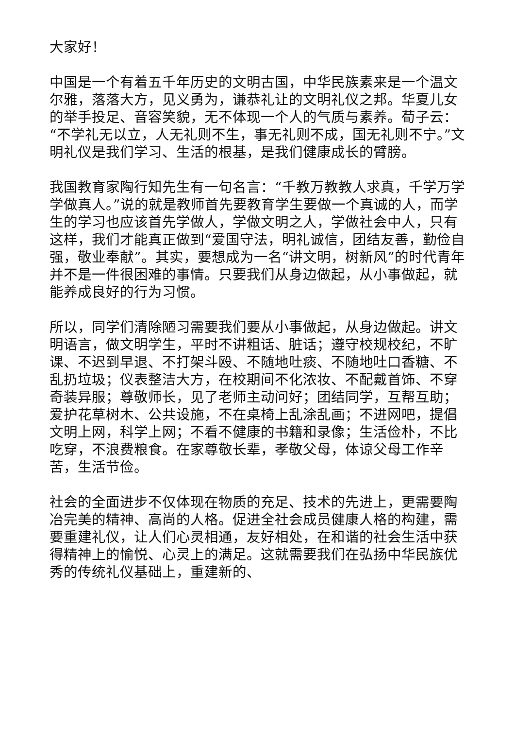大家好！
中国是一个有着五千年历史的文明古国，中华民族素来是一个温文尔雅，落落大方，见义勇为，谦恭礼让的文明礼仪之邦。华夏儿女的举手投足、音容笑貌，无不体现一个人的气质与素养。荀子云：“不学礼无以立，人无礼则不生，事无礼则不成，国无礼则不宁。”文明礼仪是我们学习、生活的根基，是我们健康成长的臂膀。
我国教育家陶行知先生有一句名言：“千教万教教人求真，千学万学学做真人。”说的就是教师首先要教育学生要做一个真诚的人，而学生的学习也应该首先学做人，学做文明之人，学做社会中人，只有这样，我们才能真正做到“爱国守法，明礼诚信，团结友善，勤俭自强，敬业奉献”。其实，要想成为一名“讲文明，树新风”的时代青年并不是一件很困难的事情。只要我们从身边做起，从小事做起，就能养成良好的行为习惯。
所以，同学们清除陋习需要我们要从小事做起，从身边做起。讲文明语言，做文明学生，平时不讲粗话、脏话；遵守校规校纪，不旷课、不迟到早退、不打架斗殴、不随地吐痰、不随地吐口香糖、不乱扔垃圾；仪表整洁大方，在校期间不化浓妆、不配戴首饰、不穿奇装异服；尊敬师长，见了老师主动问好；团结同学，互帮互助；爱护花草树木、公共设施，不在桌椅上乱涂乱画；不进网吧，提倡文明上网，科学上网；不看不健康的书籍和录像；生活俭朴，不比吃穿，不浪费粮食。在家尊敬长辈，孝敬父母，体谅父母工作辛苦，生活节俭。
社会的全面进步不仅体现在物质的充足、技术的先进上，更需要陶冶完美的精神、高尚的人格。促进全社会成员健康人格的构建，需要重建礼仪，让人们心灵相通，友好相处，在和谐的社会生活中获得精神上的愉悦、心灵上的满足。这就需要我们在弘扬中华民族优秀的传统礼仪基础上，重建新的、